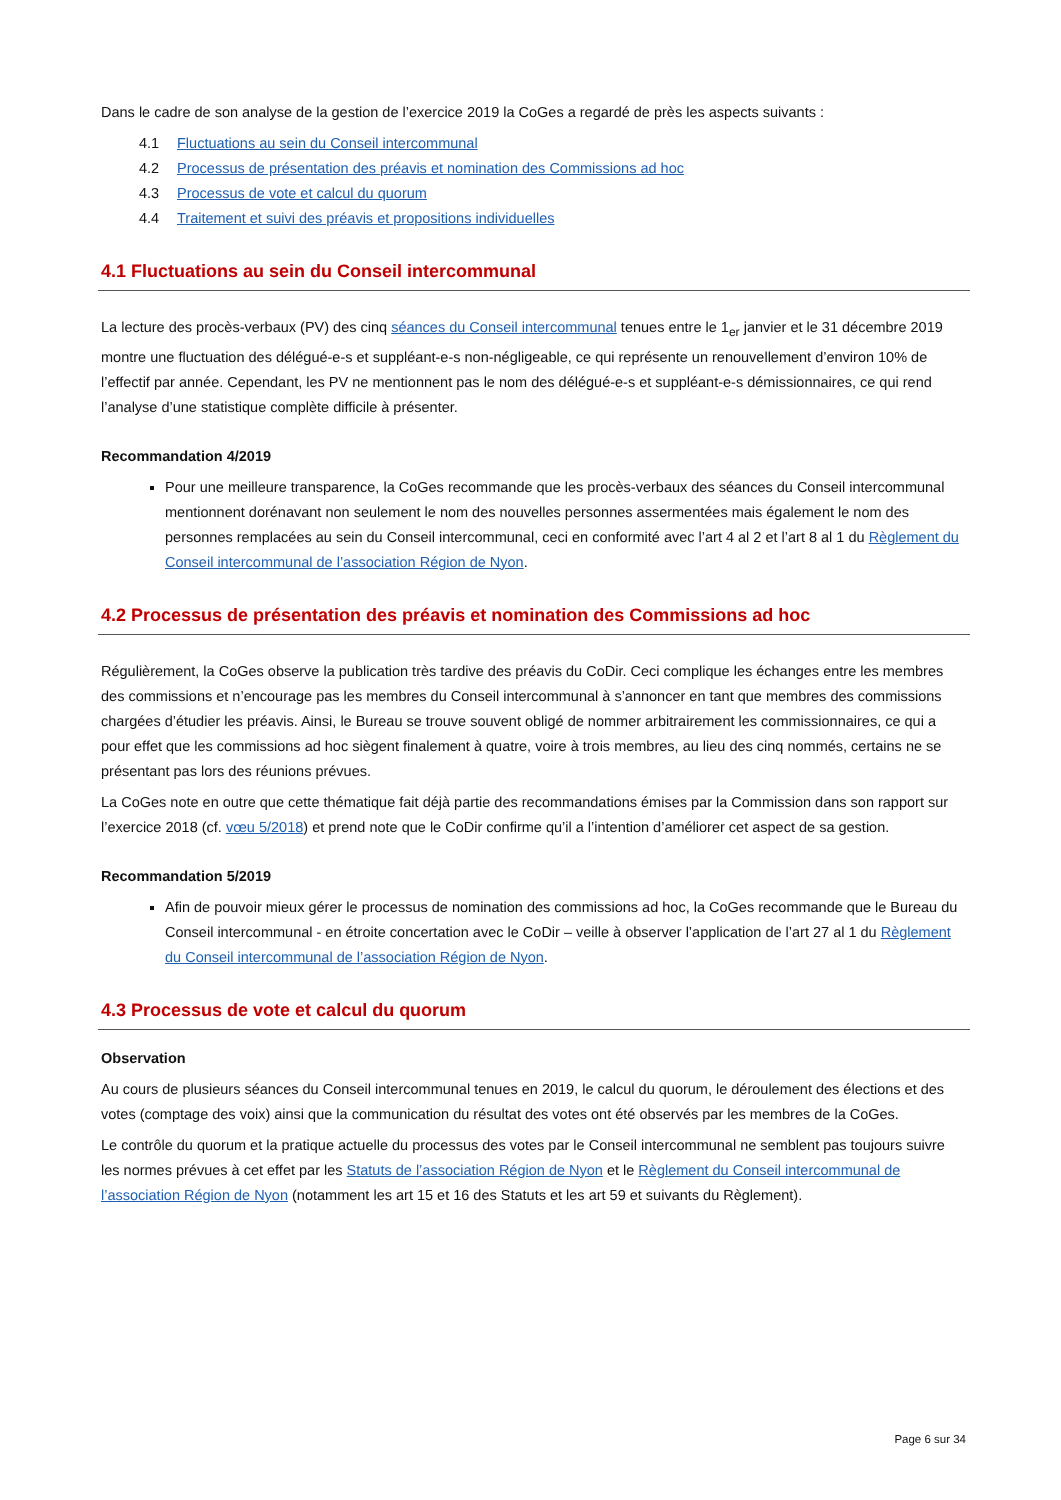Dans le cadre de son analyse de la gestion de l’exercice 2019 la CoGes a regardé de près les aspects suivants :
4.1 Fluctuations au sein du Conseil intercommunal
4.2 Processus de présentation des préavis et nomination des Commissions ad hoc
4.3 Processus de vote et calcul du quorum
4.4 Traitement et suivi des préavis et propositions individuelles
4.1 Fluctuations au sein du Conseil intercommunal
La lecture des procès-verbaux (PV) des cinq séances du Conseil intercommunal tenues entre le 1<sub>er</sub> janvier et le 31 décembre 2019 montre une fluctuation des délégué-e-s et suppléant-e-s non-négligeable, ce qui représente un renouvellement d’environ 10% de l’effectif par année. Cependant, les PV ne mentionnent pas le nom des délégué-e-s et suppléant-e-s démissionnaires, ce qui rend l’analyse d’une statistique complète difficile à présenter.
Recommandation 4/2019
Pour une meilleure transparence, la CoGes recommande que les procès-verbaux des séances du Conseil intercommunal mentionnent dorénavant non seulement le nom des nouvelles personnes assermentées mais également le nom des personnes remplacées au sein du Conseil intercommunal, ceci en conformité avec l’art 4 al 2 et l’art 8 al 1 du Règlement du Conseil intercommunal de l’association Région de Nyon.
4.2 Processus de présentation des préavis et nomination des Commissions ad hoc
Régulièrement, la CoGes observe la publication très tardive des préavis du CoDir. Ceci complique les échanges entre les membres des commissions et n’encourage pas les membres du Conseil intercommunal à s’annoncer en tant que membres des commissions chargées d’étudier les préavis. Ainsi, le Bureau se trouve souvent obligé de nommer arbitrairement les commissionnaires, ce qui a pour effet que les commissions ad hoc siègent finalement à quatre, voire à trois membres, au lieu des cinq nommés, certains ne se présentant pas lors des réunions prévues.
La CoGes note en outre que cette thématique fait déjà partie des recommandations émises par la Commission dans son rapport sur l’exercice 2018 (cf. vœu 5/2018) et prend note que le CoDir confirme qu’il a l’intention d’améliorer cet aspect de sa gestion.
Recommandation 5/2019
Afin de pouvoir mieux gérer le processus de nomination des commissions ad hoc, la CoGes recommande que le Bureau du Conseil intercommunal - en étroite concertation avec le CoDir – veille à observer l’application de l’art 27 al 1 du Règlement du Conseil intercommunal de l’association Région de Nyon.
4.3 Processus de vote et calcul du quorum
Observation
Au cours de plusieurs séances du Conseil intercommunal tenues en 2019, le calcul du quorum, le déroulement des élections et des votes (comptage des voix) ainsi que la communication du résultat des votes ont été observés par les membres de la CoGes.
Le contrôle du quorum et la pratique actuelle du processus des votes par le Conseil intercommunal ne semblent pas toujours suivre les normes prévues à cet effet par les Statuts de l’association Région de Nyon et le Règlement du Conseil intercommunal de l’association Région de Nyon (notamment les art 15 et 16 des Statuts et les art 59 et suivants du Règlement).
Page 6 sur 34